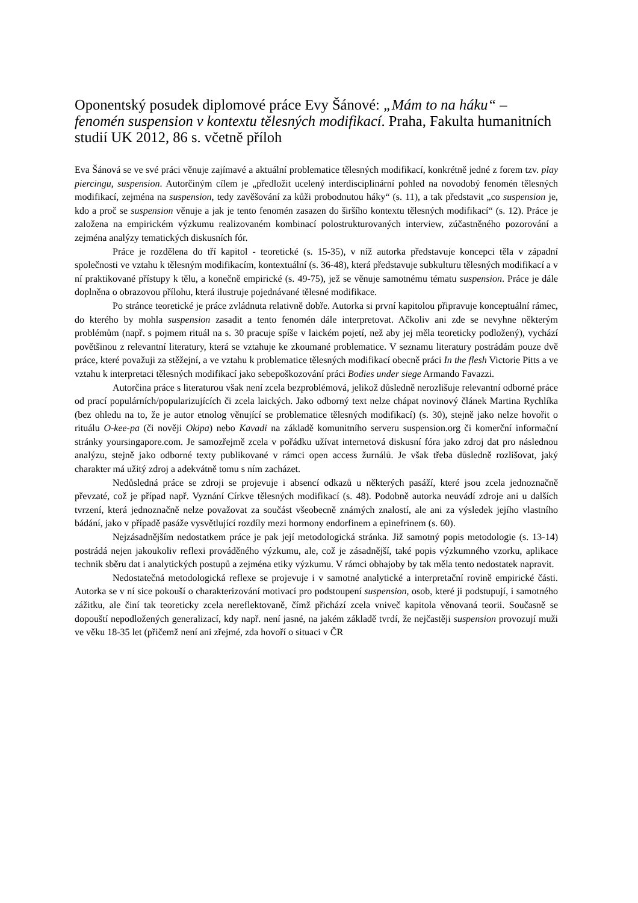Oponentský posudek diplomové práce Evy Šánové: „Mám to na háku“ – fenomén suspension v kontextu tělesných modifikací. Praha, Fakulta humanitních studií UK 2012, 86 s. včetně příloh
Eva Šánová se ve své práci věnuje zajímavé a aktuální problematice tělesných modifikací, konkrétně jedné z forem tzv. play piercingu, suspension. Autorčiným cílem je „předložit ucelený interdisciplinární pohled na novodobý fenomén tělesných modifikací, zejména na suspension, tedy zavěšování za kůži probodnutou háky“ (s. 11), a tak představit „co suspension je, kdo a proč se suspension věnuje a jak je tento fenomén zasazen do širšího kontextu tělesných modifikací“ (s. 12). Práce je založena na empirickém výzkumu realizovaném kombinací polostrukturovaných interview, zúčastněného pozorování a zejména analýzy tematických diskusních fór.
Práce je rozdělena do tří kapitol - teoretické (s. 15-35), v níž autorka představuje koncepci těla v západní společnosti ve vztahu k tělesným modifikacím, kontextuální (s. 36-48), která představuje subkulturu tělesných modifikací a v ní praktikované přístupy k tělu, a konečně empirické (s. 49-75), jež se věnuje samotnému tématu suspension. Práce je dále doplněna o obrazovou přílohu, která ilustruje pojednávané tělesné modifikace.
Po stránce teoretické je práce zvládnuta relativně dobře. Autorka si první kapitolou připravuje konceptuální rámec, do kterého by mohla suspension zasadit a tento fenomén dále interpretovat. Ačkoliv ani zde se nevyhne některým problémům (např. s pojmem rituál na s. 30 pracuje spíše v laickém pojetí, než aby jej měla teoreticky podložený), vychází povětšinou z relevantní literatury, která se vztahuje ke zkoumané problematice. V seznamu literatury postrádám pouze dvě práce, které považuji za stěžejní, a ve vztahu k problematice tělesných modifikací obecně práci In the flesh Victorie Pitts a ve vztahu k interpretaci tělesných modifikací jako sebepoškozování práci Bodies under siege Armando Favazzi.
Autorčina práce s literaturou však není zcela bezproblémová, jelikož důsledně nerozlišuje relevantní odborné práce od prací populárních/popularizujících či zcela laických. Jako odborný text nelze chápat novinový článek Martina Rychlíka (bez ohledu na to, že je autor etnolog věnující se problematice tělesných modifikací) (s. 30), stejně jako nelze hovořit o rituálu O-kee-pa (či nověji Okipa) nebo Kavadi na základě komunitního serveru suspension.org či komerční informační stránky yoursingapore.com. Je samozřejmě zcela v pořádku užívat internetová diskusní fóra jako zdroj dat pro následnou analýzu, stejně jako odborné texty publikované v rámci open access žurnálů. Je však třeba důsledně rozlišovat, jaký charakter má užitý zdroj a adekvátně tomu s ním zacházet.
Nedůsledná práce se zdroji se projevuje i absencí odkazů u některých pasáží, které jsou zcela jednoznačně převzaté, což je případ např. Vyznání Církve tělesných modifikací (s. 48). Podobně autorka neuvádí zdroje ani u dalších tvrzení, která jednoznačně nelze považovat za součást všeobecně známých znalostí, ale ani za výsledek jejího vlastního bádání, jako v případě pasáže vysvětlující rozdíly mezi hormony endorfinem a epinefrinem (s. 60).
Nejzásadnějším nedostatkem práce je pak její metodologická stránka. Již samotný popis metodologie (s. 13-14) postrádá nejen jakoukoliv reflexi prováděného výzkumu, ale, což je zásadnější, také popis výzkumného vzorku, aplikace technik sběru dat i analytických postupů a zejména etiky výzkumu. V rámci obhajoby by tak měla tento nedostatek napravit.
Nedostatečná metodologická reflexe se projevuje i v samotné analytické a interpretační rovině empirické části. Autorka se v ní sice pokouší o charakterizování motivací pro podstoupení suspension, osob, které ji podstupují, i samotného zážitku, ale činí tak teoreticky zcela nereflektovaně, čímž přichází zcela vniveč kapitola věnovaná teorii. Současně se dopouští nepodložených generalizací, kdy např. není jasné, na jakém základě tvrdí, že nejčastěji suspension provozují muži ve věku 18-35 let (přičemž není ani zřejmé, zda hovoří o situaci v ČR